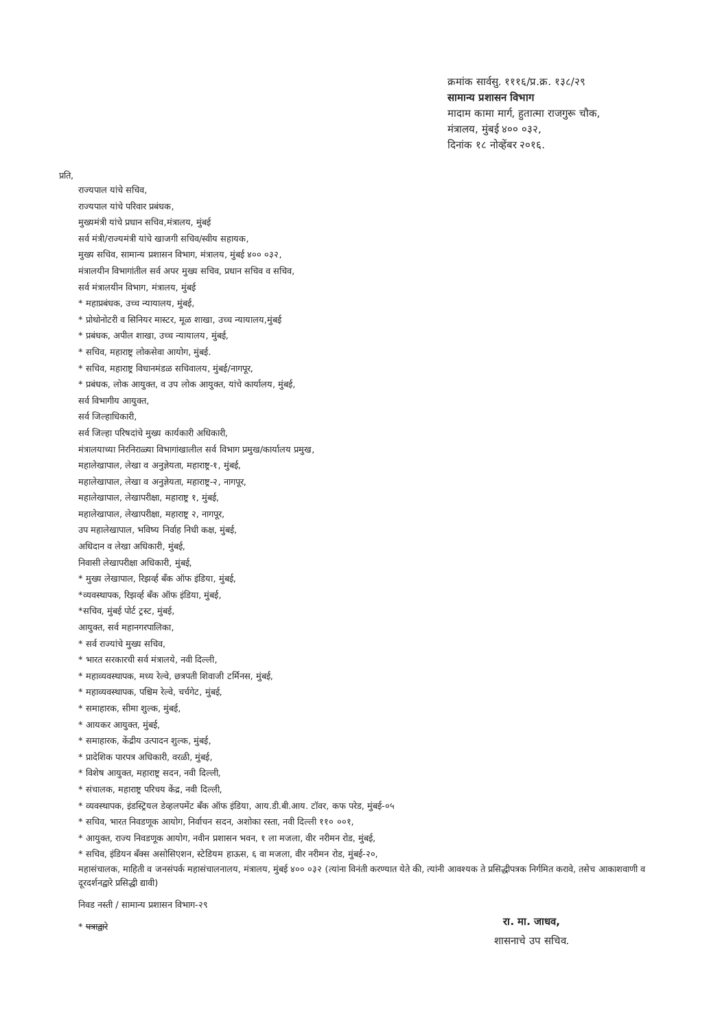क्रमांक सार्वसु. १११६/प्र.क्र. १३८/२९
सामान्य प्रशासन विभाग
मादाम कामा मार्ग, हुतात्मा राजगुरू चौक,
मंत्रालय, मुंबई ४०० ०३२,
दिनांक १८ नोव्हेंबर २०१६.
प्रति,
राज्यपाल यांचे सचिव,
राज्यपाल यांचे परिवार प्रबंधक,
मुख्यमंत्री यांचे प्रधान सचिव,मंत्रालय, मुंबई
सर्व मंत्री/राज्यमंत्री यांचे खाजगी सचिव/स्वीय सहायक,
मुख्य सचिव, सामान्य प्रशासन विभाग, मंत्रालय, मुंबई ४०० ०३२,
मंत्रालयीन विभागांतील सर्व अपर मुख्य सचिव, प्रधान सचिव व सचिव,
सर्व मंत्रालयीन विभाग, मंत्रालय, मुंबई
* महाप्रबंधक, उच्च न्यायालय, मुंबई,
* प्रोथोनोटरी व सिनियर मास्टर, मूळ शाखा, उच्च न्यायालय,मुंबई
* प्रबंधक, अपील शाखा, उच्च न्यायालय, मुंबई,
* सचिव, महाराष्ट्र लोकसेवा आयोग, मुंबई.
* सचिव, महाराष्ट्र विधानमंडळ सचिवालय, मुंबई/नागपूर,
* प्रबंधक, लोक आयुक्त, व उप लोक आयुक्त, यांचे कार्यालय, मुंबई,
सर्व विभागीय आयुक्त,
सर्व जिल्हाधिकारी,
सर्व जिल्हा परिषदांचे मुख्य कार्यकारी अधिकारी,
मंत्रालयाच्या निरनिराळ्या विभागांखालील सर्व विभाग प्रमुख/कार्यालय प्रमुख,
महालेखापाल, लेखा व अनुज्ञेयता, महाराष्ट्र-१, मुंबई,
महालेखापाल, लेखा व अनुज्ञेयता, महाराष्ट्र-२, नागपूर,
महालेखापाल, लेखापरीक्षा, महाराष्ट्र १, मुंबई,
महालेखापाल, लेखापरीक्षा, महाराष्ट्र २, नागपूर,
उप महालेखापाल, भविष्य निर्वाह निधी कक्ष, मुंबई,
अधिदान व लेखा अधिकारी, मुंबई,
निवासी लेखापरीक्षा अधिकारी, मुंबई,
* मुख्य लेखापाल, रिझर्व्ह बँक ऑफ इंडिया, मुंबई,
*व्यवस्थापक, रिझर्व्ह बँक ऑफ इंडिया, मुंबई,
*सचिव, मुंबई पोर्ट ट्रस्ट, मुंबई,
आयुक्त, सर्व महानगरपालिका,
* सर्व राज्यांचे मुख्य सचिव,
* भारत सरकारची सर्व मंत्रालये, नवी दिल्ली,
* महाव्यवस्थापक, मध्य रेल्वे, छत्रपती शिवाजी टर्मिनस, मुंबई,
* महाव्यवस्थापक, पश्चिम रेल्वे, चर्चगेट, मुंबई,
* समाहारक, सीमा शुल्क, मुंबई,
* आयकर आयुक्त, मुंबई,
* समाहारक, केंद्रीय उत्पादन शुल्क, मुंबई,
* प्रादेशिक पारपत्र अधिकारी, वरळी, मुंबई,
* विशेष आयुक्त, महाराष्ट्र सदन, नवी दिल्ली,
* संचालक, महाराष्ट्र परिचय केंद्र, नवी दिल्ली,
* व्यवस्थापक, इंडस्ट्रियल डेव्हलपमेंट बँक ऑफ इंडिया, आय.डी.बी.आय. टॉवर, कफ परेड, मुंबई-०५
* सचिव, भारत निवडणूक आयोग, निर्वाचन सदन, अशोका रस्ता, नवी दिल्ली ११० ००१,
* आयुक्त, राज्य निवडणूक आयोग, नवीन प्रशासन भवन, १ ला मजला, वीर नरीमन रोड, मुंबई,
* सचिव, इंडियन बँक्स असोसिएशन, स्टेडियम हाऊस, ६ वा मजला, वीर नरीमन रोड, मुंबई-२०,
महासंचालक, माहिती व जनसंपर्क महासंचालनालय, मंत्रालय, मुंबई ४०० ०३२ (त्यांना विनंती करण्यात येते की, त्यांनी आवश्यक ते प्रसिद्धीपत्रक निर्गमित करावे, तसेच आकाशवाणी व दूरदर्शनद्वारे प्रसिद्धी द्यावी)
निवड नस्ती / सामान्य प्रशासन विभाग-२९
* पत्राद्वारे
रा. मा. जाधव,
शासनाचे उप सचिव.